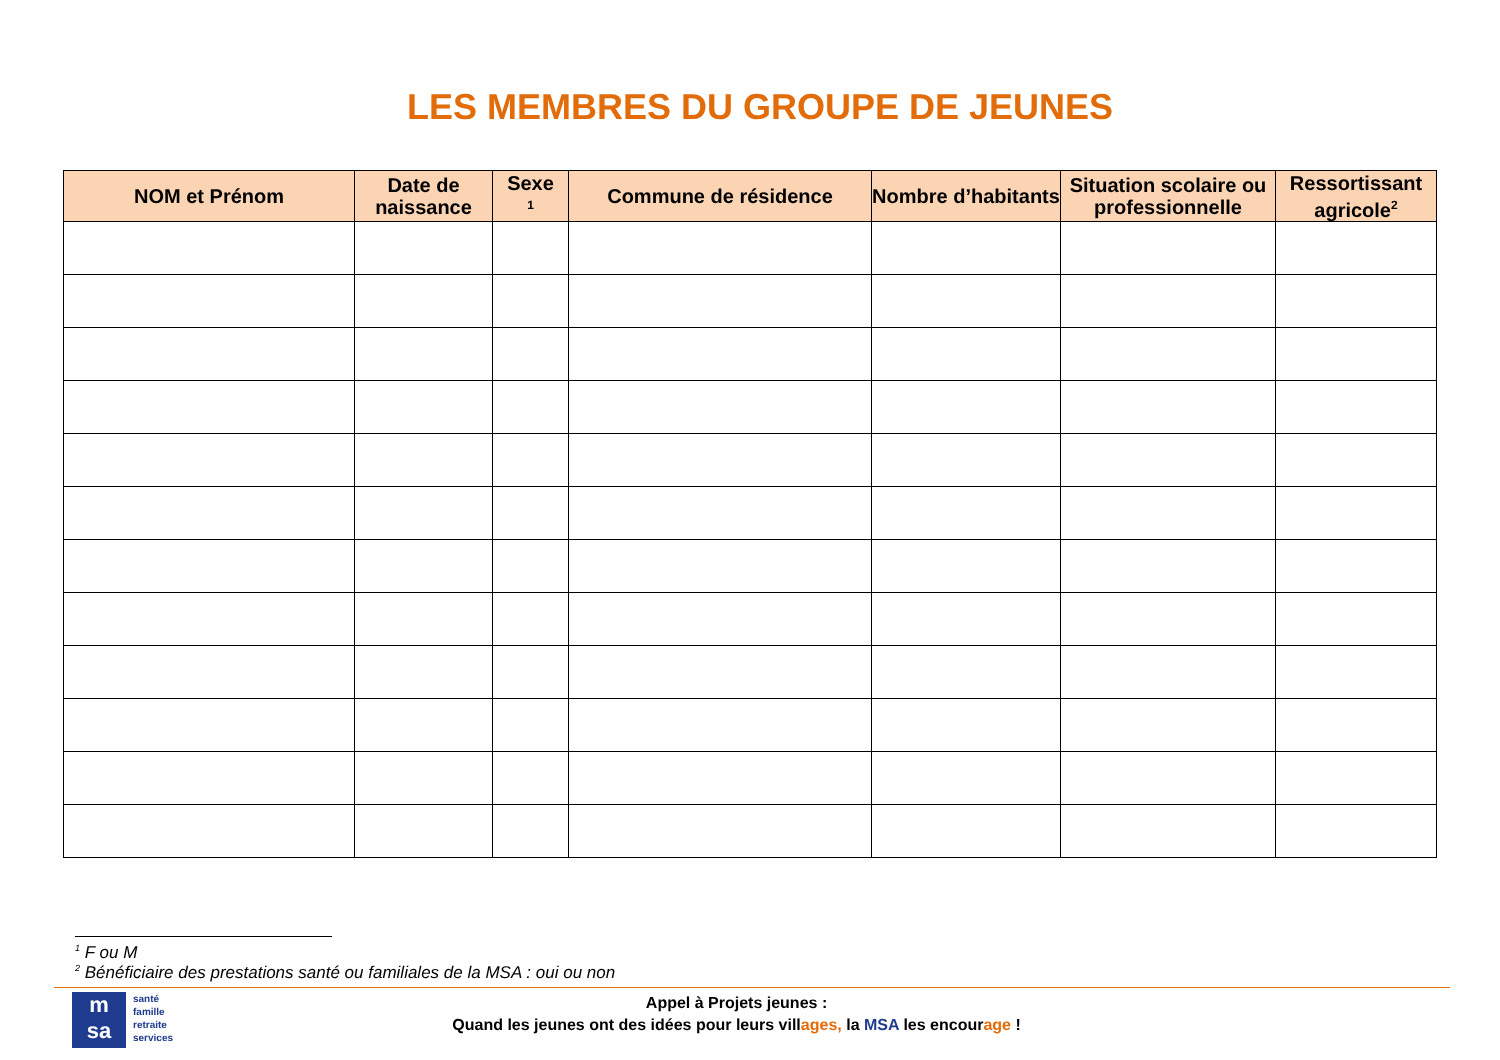LES MEMBRES DU GROUPE DE JEUNES
| NOM et Prénom | Date de naissance | Sexe <sup>1</sup> | Commune de résidence | Nombre d’habitants | Situation scolaire ou professionnelle | Ressortissant agricole<sup>2</sup> |
| --- | --- | --- | --- | --- | --- | --- |
<sup>1</sup> F ou M
<sup>2</sup> Bénéficiaire des prestations santé ou familiales de la MSA : oui ou non
m
sa
santé
famille
retraite
services
Appel à Projets jeunes :
Quand les jeunes ont des idées pour leurs villages, la MSA les encourage !